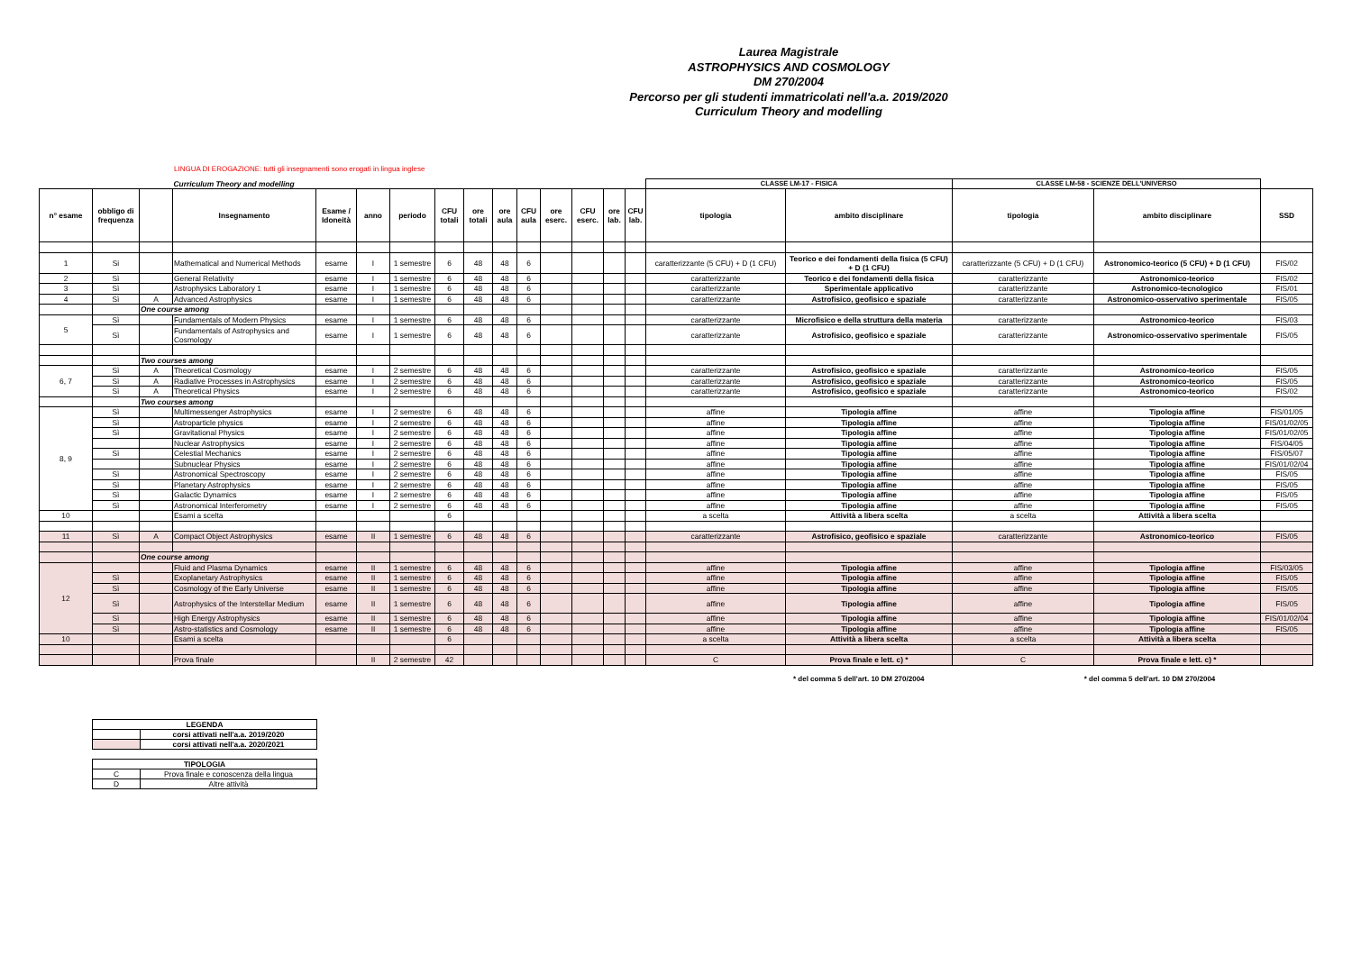Laurea Magistrale
ASTROPHYSICS AND COSMOLOGY
DM 270/2004
Percorso per gli studenti immatricolati nell'a.a. 2019/2020
Curriculum Theory and modelling
LINGUA DI EROGAZIONE: tutti gli insegnamenti sono erogati in lingua inglese
| | | | Curriculum Theory and modelling | | | | | | | | | | | | CLASSE LM-17 - FISICA | | CLASSE LM-58 - SCIENZE DELL'UNIVERSO | | |
| n° esame | obbligo di frequenza | | Insegnamento | Esame / Idoneità | anno | periodo | CFU totali | ore totali | ore aula | CFU aula | ore eserc. | CFU eserc. | ore lab. | CFU lab. | tipologia | ambito disciplinare | tipologia | ambito disciplinare | SSD |
| 1 | Si | | Mathematical and Numerical Methods | esame | I | 1 semestre | 6 | 48 | 48 | 6 | | | | | caratterizzante (5 CFU) + D (1 CFU) | Teorico e dei fondamenti della fisica (5 CFU) + D (1 CFU) | caratterizzante (5 CFU) + D (1 CFU) | Astronomico-teorico (5 CFU) + D (1 CFU) | FIS/02 |
| 2 | Sì | | General Relativity | esame | I | 1 semestre | 6 | 48 | 48 | 6 | | | | | caratterizzante | Teorico e dei fondamenti della fisica | caratterizzante | Astronomico-teorico | FIS/02 |
| 3 | Sì | | Astrophysics Laboratory 1 | esame | I | 1 semestre | 6 | 48 | 48 | 6 | | | | | caratterizzante | Sperimentale applicativo | caratterizzante | Astronomico-tecnologico | FIS/01 |
| 4 | Sì | A | Advanced Astrophysics | esame | I | 1 semestre | 6 | 48 | 48 | 6 | | | | | caratterizzante | Astrofisico, geofisico e spaziale | caratterizzante | Astronomico-osservativo sperimentale | FIS/05 |
| | | One course among | | | | | | | | | | | | | | | | | |
| 5 | Sì | | Fundamentals of Modern Physics | esame | I | 1 semestre | 6 | 48 | 48 | 6 | | | | | caratterizzante | Microfisico e della struttura della materia | caratterizzante | Astronomico-teorico | FIS/03 |
| | Sì | | Fundamentals of Astrophysics and Cosmology | esame | I | 1 semestre | 6 | 48 | 48 | 6 | | | | | caratterizzante | Astrofisico, geofisico e spaziale | caratterizzante | Astronomico-osservativo sperimentale | FIS/05 |
| | | Two courses among | | | | | | | | | | | | | | | | | |
| 6, 7 | Sì | A | Theoretical Cosmology | esame | I | 2 semestre | 6 | 48 | 48 | 6 | | | | | caratterizzante | Astrofisico, geofisico e spaziale | caratterizzante | Astronomico-teorico | FIS/05 |
| | Sì | A | Radiative Processes in Astrophysics | esame | I | 2 semestre | 6 | 48 | 48 | 6 | | | | | caratterizzante | Astrofisico, geofisico e spaziale | caratterizzante | Astronomico-teorico | FIS/05 |
| | Sì | A | Theoretical Physics | esame | I | 2 semestre | 6 | 48 | 48 | 6 | | | | | caratterizzante | Astrofisico, geofisico e spaziale | caratterizzante | Astronomico-teorico | FIS/02 |
| | | Two courses among | | | | | | | | | | | | | | | | | |
| 8, 9 | Sì | | Multimessenger Astrophysics | esame | I | 2 semestre | 6 | 48 | 48 | 6 | | | | | affine | Tipologia affine | affine | Tipologia affine | FIS/01/05 |
| | Sì | | Astroparticle physics | esame | I | 2 semestre | 6 | 48 | 48 | 6 | | | | | affine | Tipologia affine | affine | Tipologia affine | FIS/01/02/05 |
| | Sì | | Gravitational Physics | esame | I | 2 semestre | 6 | 48 | 48 | 6 | | | | | affine | Tipologia affine | affine | Tipologia affine | FIS/01/02/05 |
| | | | Nuclear Astrophysics | esame | I | 2 semestre | 6 | 48 | 48 | 6 | | | | | affine | Tipologia affine | affine | Tipologia affine | FIS/04/05 |
| | Sì | | Celestial Mechanics | esame | I | 2 semestre | 6 | 48 | 48 | 6 | | | | | affine | Tipologia affine | affine | Tipologia affine | FIS/05/07 |
| | | | Subnuclear Physics | esame | I | 2 semestre | 6 | 48 | 48 | 6 | | | | | affine | Tipologia affine | affine | Tipologia affine | FIS/01/02/04 |
| | Sì | | Astronomical Spectroscopy | esame | I | 2 semestre | 6 | 48 | 48 | 6 | | | | | affine | Tipologia affine | affine | Tipologia affine | FIS/05 |
| | Sì | | Planetary Astrophysics | esame | I | 2 semestre | 6 | 48 | 48 | 6 | | | | | affine | Tipologia affine | affine | Tipologia affine | FIS/05 |
| | Sì | | Galactic Dynamics | esame | I | 2 semestre | 6 | 48 | 48 | 6 | | | | | affine | Tipologia affine | affine | Tipologia affine | FIS/05 |
| | Sì | | Astronomical Interferometry | esame | I | 2 semestre | 6 | 48 | 48 | 6 | | | | | affine | Tipologia affine | affine | Tipologia affine | FIS/05 |
| 10 | | | Esami a scelta | | | | 6 | | | | | | | | a scelta | Attività a libera scelta | a scelta | Attività a libera scelta | |
| 11 | Sì | A | Compact Object Astrophysics | esame | II | 1 semestre | 6 | 48 | 48 | 6 | | | | | caratterizzante | Astrofisico, geofisico e spaziale | caratterizzante | Astronomico-teorico | FIS/05 |
| | | One course among | | | | | | | | | | | | | | | | | |
| 12 | | | Fluid and Plasma Dynamics | esame | II | 1 semestre | 6 | 48 | 48 | 6 | | | | | affine | Tipologia affine | affine | Tipologia affine | FIS/03/05 |
| | Sì | | Exoplanetary Astrophysics | esame | II | 1 semestre | 6 | 48 | 48 | 6 | | | | | affine | Tipologia affine | affine | Tipologia affine | FIS/05 |
| | Sì | | Cosmology of the Early Universe | esame | II | 1 semestre | 6 | 48 | 48 | 6 | | | | | affine | Tipologia affine | affine | Tipologia affine | FIS/05 |
| | Sì | | Astrophysics of the Interstellar Medium | esame | II | 1 semestre | 6 | 48 | 48 | 6 | | | | | affine | Tipologia affine | affine | Tipologia affine | FIS/05 |
| | Sì | | High Energy Astrophysics | esame | II | 1 semestre | 6 | 48 | 48 | 6 | | | | | affine | Tipologia affine | affine | Tipologia affine | FIS/01/02/04 |
| | Sì | | Astro-statistics and Cosmology | esame | II | 1 semestre | 6 | 48 | 48 | 6 | | | | | affine | Tipologia affine | affine | Tipologia affine | FIS/05 |
| 10 | | | Esami a scelta | | | | 6 | | | | | | | | a scelta | Attività a libera scelta | a scelta | Attività a libera scelta | |
| | | | Prova finale | | II | 2 semestre | 42 | | | | | | | | C | Prova finale e lett. c) * | C | Prova finale e lett. c) * | |
* del comma 5 dell'art. 10 DM 270/2004 * del comma 5 dell'art. 10 DM 270/2004
| LEGENDA | |
| | corsi attivati nell'a.a. 2019/2020 |
| | corsi attivati nell'a.a. 2020/2021 |
| TIPOLOGIA | |
| C | Prova finale e conoscenza della lingua |
| D | Altre attività |